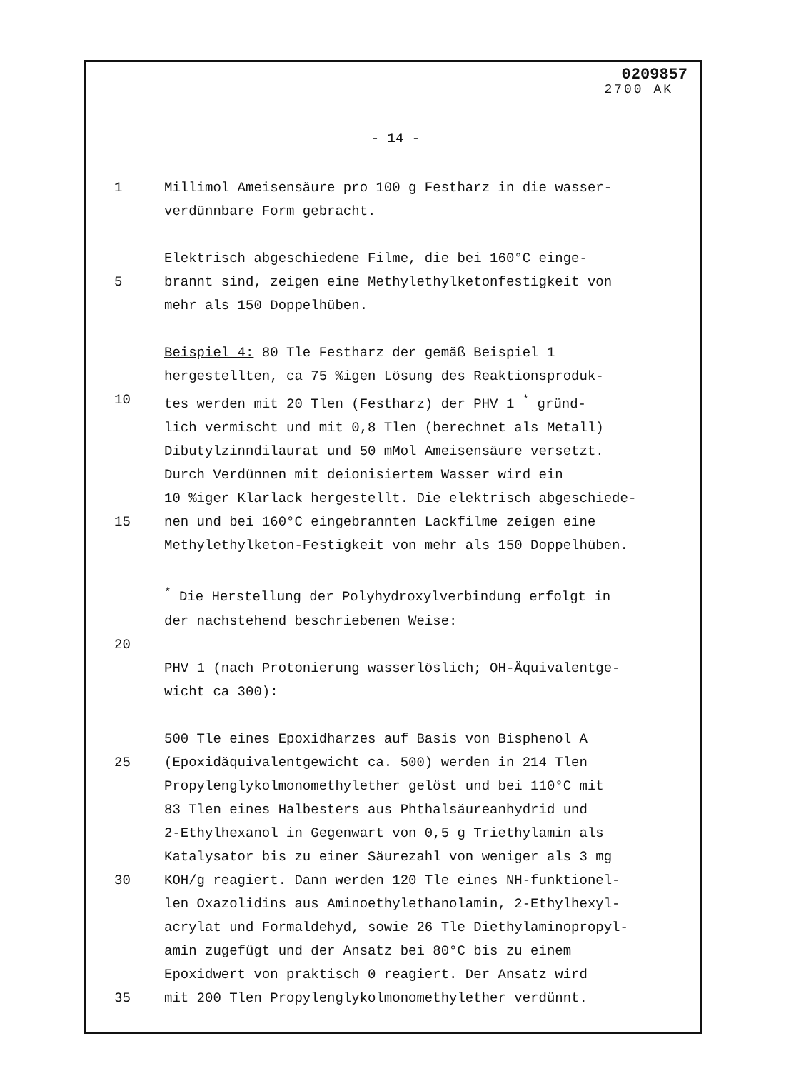0209857
2700 AK
- 14 -
1 Millimol Ameisensäure pro 100 g Festharz in die wasser-
verdünnbare Form gebracht.
Elektrisch abgeschiedene Filme, die bei 160°C einge-
5 brannt sind, zeigen eine Methylethylketonfestigkeit von
mehr als 150 Doppelhüben.
Beispiel 4: 80 Tle Festharz der gemäß Beispiel 1
hergestellten, ca 75 %igen Lösung des Reaktionsproduk-
10 tes werden mit 20 Tlen (Festharz) der PHV 1 <sup>*</sup> gründ-
lich vermischt und mit 0,8 Tlen (berechnet als Metall)
Dibutylzinndilaurat und 50 mMol Ameisensäure versetzt.
Durch Verdünnen mit deionisiertem Wasser wird ein
10 %iger Klarlack hergestellt. Die elektrisch abgeschiede-
15 nen und bei 160°C eingebrannten Lackfilme zeigen eine
Methylethylketon-Festigkeit von mehr als 150 Doppelhüben.
<sup>*</sup> Die Herstellung der Polyhydroxylverbindung erfolgt in
der nachstehend beschriebenen Weise:
20
PHV 1 (nach Protonierung wasserlöslich; OH-Äquivalentge-
wicht ca 300):
500 Tle eines Epoxidharzes auf Basis von Bisphenol A
25 (Epoxidäquivalentgewicht ca. 500) werden in 214 Tlen
Propylenglykolmonomethylether gelöst und bei 110°C mit
83 Tlen eines Halbesters aus Phthalsäureanhydrid und
2-Ethylhexanol in Gegenwart von 0,5 g Triethylamin als
Katalysator bis zu einer Säurezahl von weniger als 3 mg
30 KOH/g reagiert. Dann werden 120 Tle eines NH-funktionel-
len Oxazolidins aus Aminoethylethanolamin, 2-Ethylhexyl-
acrylat und Formaldehyd, sowie 26 Tle Diethylaminopropyl-
amin zugefügt und der Ansatz bei 80°C bis zu einem
Epoxidwert von praktisch 0 reagiert. Der Ansatz wird
35 mit 200 Tlen Propylenglykolmonomethylether verdünnt.